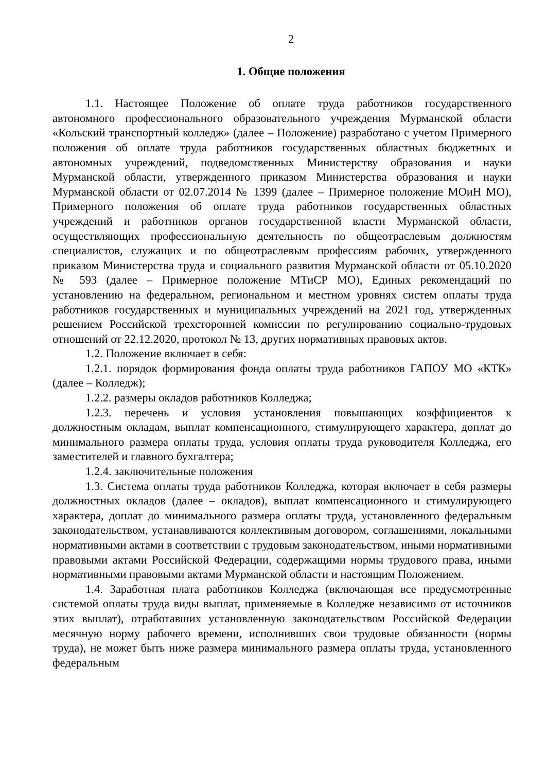2
1. Общие положения
1.1. Настоящее Положение об оплате труда работников государственного автономного профессионального образовательного учреждения Мурманской области «Кольский транспортный колледж» (далее – Положение) разработано с учетом Примерного положения об оплате труда работников государственных областных бюджетных и автономных учреждений, подведомственных Министерству образования и науки Мурманской области, утвержденного приказом Министерства образования и науки Мурманской области от 02.07.2014 № 1399 (далее – Примерное положение МОиН МО), Примерного положения об оплате труда работников государственных областных учреждений и работников органов государственной власти Мурманской области, осуществляющих профессиональную деятельность по общеотраслевым должностям специалистов, служащих и по общеотраслевым профессиям рабочих, утвержденного приказом Министерства труда и социального развития Мурманской области от 05.10.2020 № 593 (далее – Примерное положение МТиСР МО), Единых рекомендаций по установлению на федеральном, региональном и местном уровнях систем оплаты труда работников государственных и муниципальных учреждений на 2021 год, утвержденных решением Российской трехсторонней комиссии по регулированию социально-трудовых отношений от 22.12.2020, протокол № 13, других нормативных правовых актов.
1.2. Положение включает в себя:
1.2.1. порядок формирования фонда оплаты труда работников ГАПОУ МО «КТК» (далее – Колледж);
1.2.2. размеры окладов работников Колледжа;
1.2.3. перечень и условия установления повышающих коэффициентов к должностным окладам, выплат компенсационного, стимулирующего характера, доплат до минимального размера оплаты труда, условия оплаты труда руководителя Колледжа, его заместителей и главного бухгалтера;
1.2.4. заключительные положения
1.3. Система оплаты труда работников Колледжа, которая включает в себя размеры должностных окладов (далее – окладов), выплат компенсационного и стимулирующего характера, доплат до минимального размера оплаты труда, установленного федеральным законодательством, устанавливаются коллективным договором, соглашениями, локальными нормативными актами в соответствии с трудовым законодательством, иными нормативными правовыми актами Российской Федерации, содержащими нормы трудового права, иными нормативными правовыми актами Мурманской области и настоящим Положением.
1.4. Заработная плата работников Колледжа (включающая все предусмотренные системой оплаты труда виды выплат, применяемые в Колледже независимо от источников этих выплат), отработавших установленную законодательством Российской Федерации месячную норму рабочего времени, исполнивших свои трудовые обязанности (нормы труда), не может быть ниже размера минимального размера оплаты труда, установленного федеральным